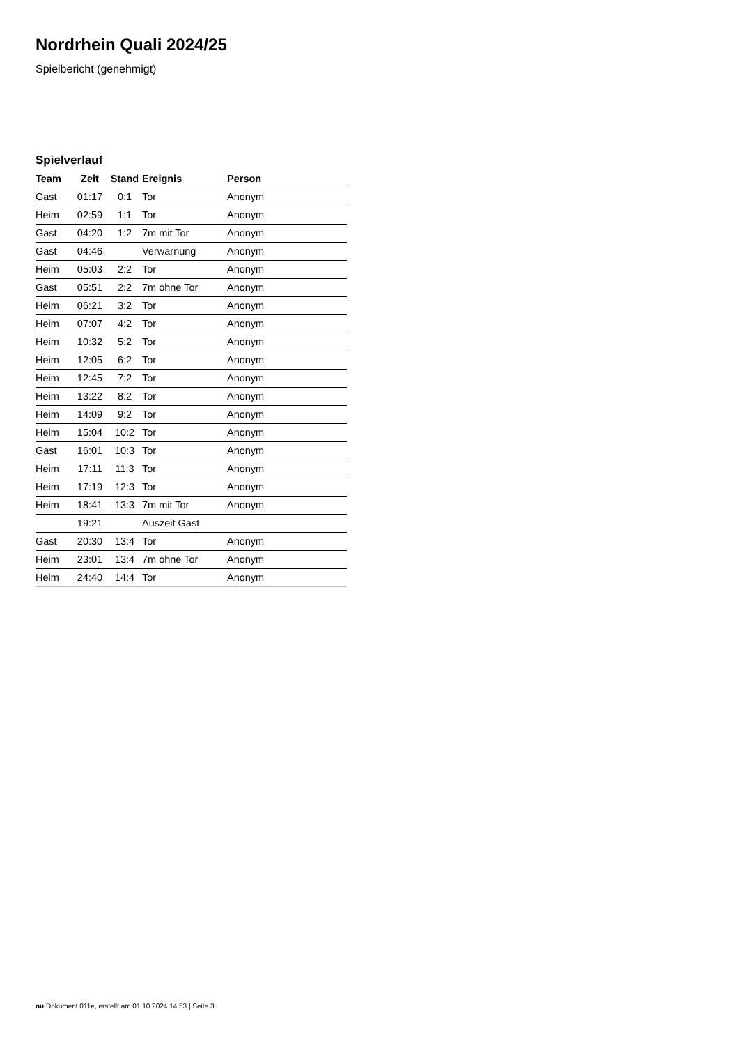Nordrhein Quali 2024/25
Spielbericht (genehmigt)
Spielverlauf
| Team | Zeit | Stand | Ereignis | Person |
| --- | --- | --- | --- | --- |
| Gast | 01:17 | 0:1 | Tor | Anonym |
| Heim | 02:59 | 1:1 | Tor | Anonym |
| Gast | 04:20 | 1:2 | 7m mit Tor | Anonym |
| Gast | 04:46 | | Verwarnung | Anonym |
| Heim | 05:03 | 2:2 | Tor | Anonym |
| Gast | 05:51 | 2:2 | 7m ohne Tor | Anonym |
| Heim | 06:21 | 3:2 | Tor | Anonym |
| Heim | 07:07 | 4:2 | Tor | Anonym |
| Heim | 10:32 | 5:2 | Tor | Anonym |
| Heim | 12:05 | 6:2 | Tor | Anonym |
| Heim | 12:45 | 7:2 | Tor | Anonym |
| Heim | 13:22 | 8:2 | Tor | Anonym |
| Heim | 14:09 | 9:2 | Tor | Anonym |
| Heim | 15:04 | 10:2 | Tor | Anonym |
| Gast | 16:01 | 10:3 | Tor | Anonym |
| Heim | 17:11 | 11:3 | Tor | Anonym |
| Heim | 17:19 | 12:3 | Tor | Anonym |
| Heim | 18:41 | 13:3 | 7m mit Tor | Anonym |
| | 19:21 | | Auszeit Gast | |
| Gast | 20:30 | 13:4 | Tor | Anonym |
| Heim | 23:01 | 13:4 | 7m ohne Tor | Anonym |
| Heim | 24:40 | 14:4 | Tor | Anonym |
nu.Dokument 011e, erstellt am 01.10.2024 14:53 | Seite 3